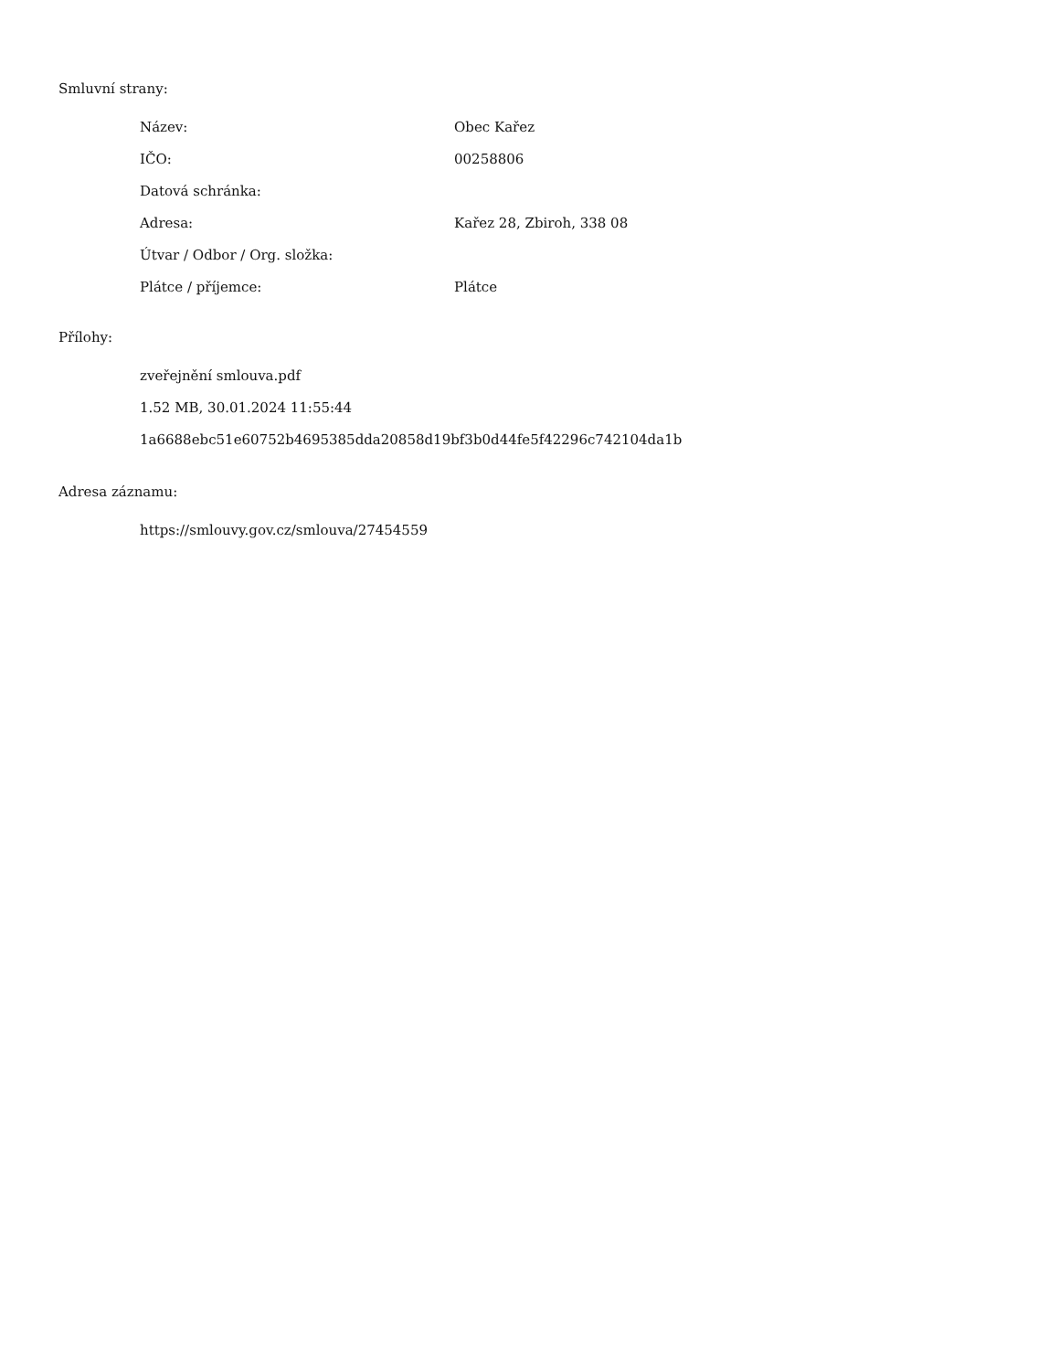Smluvní strany:
| Název: | Obec Kařez |
| IČO: | 00258806 |
| Datová schránka: | |
| Adresa: | Kařez 28, Zbiroh, 338 08 |
| Útvar / Odbor / Org. složka: | |
| Plátce / příjemce: | Plátce |
Přílohy:
zveřejnění smlouva.pdf
1.52 MB, 30.01.2024 11:55:44
1a6688ebc51e60752b4695385dda20858d19bf3b0d44fe5f42296c742104da1b
Adresa záznamu:
https://smlouvy.gov.cz/smlouva/27454559